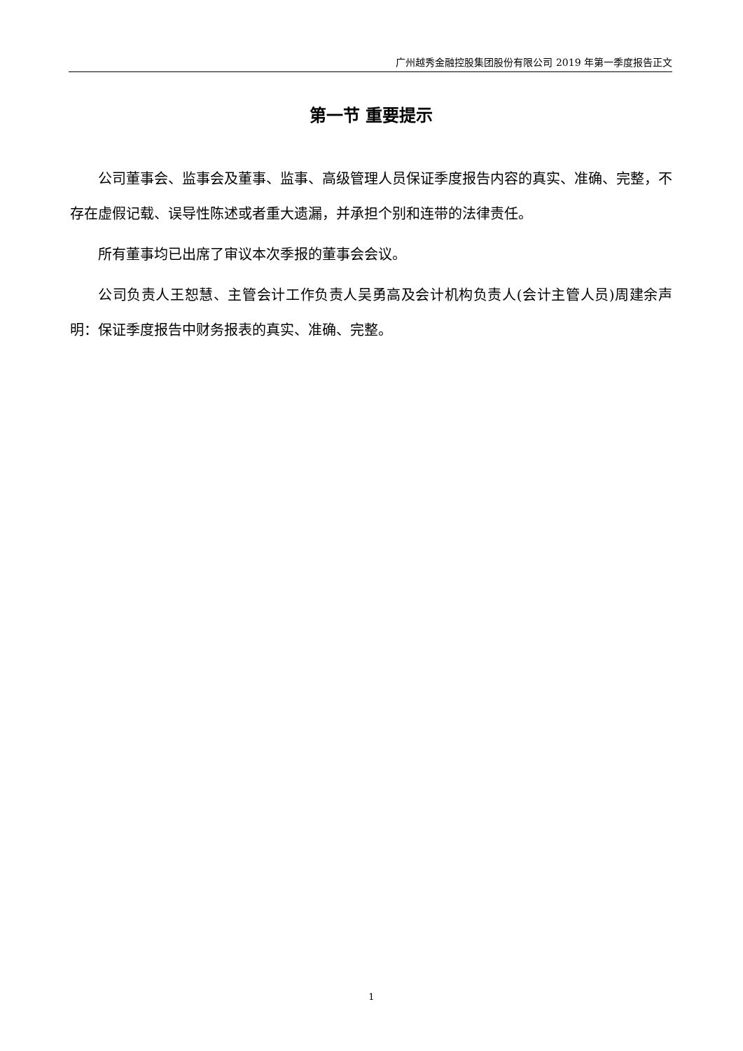广州越秀金融控股集团股份有限公司 2019 年第一季度报告正文
第一节 重要提示
公司董事会、监事会及董事、监事、高级管理人员保证季度报告内容的真实、准确、完整，不存在虚假记载、误导性陈述或者重大遗漏，并承担个别和连带的法律责任。
所有董事均已出席了审议本次季报的董事会会议。
公司负责人王恕慧、主管会计工作负责人吴勇高及会计机构负责人(会计主管人员)周建余声明：保证季度报告中财务报表的真实、准确、完整。
1